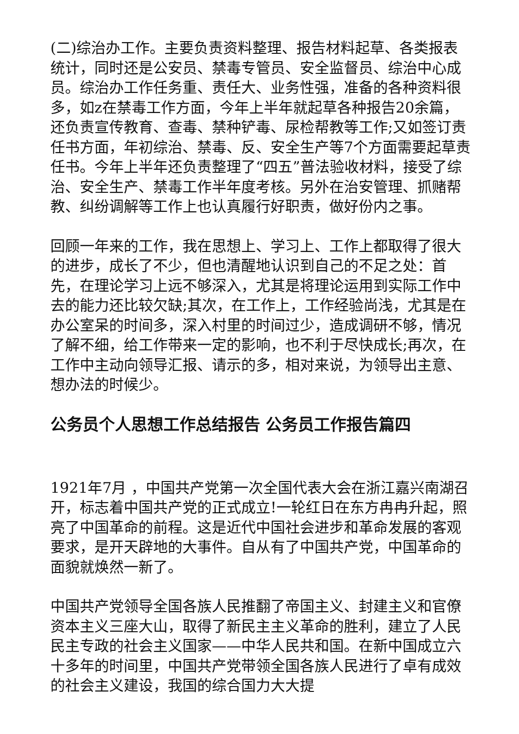(二)综治办工作。主要负责资料整理、报告材料起草、各类报表统计，同时还是公安员、禁毒专管员、安全监督员、综治中心成员。综治办工作任务重、责任大、业务性强，准备的各种资料很多，如z在禁毒工作方面，今年上半年就起草各种报告20余篇，还负责宣传教育、查毒、禁种铲毒、尿检帮教等工作;又如签订责任书方面，年初综治、禁毒、反、安全生产等7个方面需要起草责任书。今年上半年还负责整理了“四五”普法验收材料，接受了综治、安全生产、禁毒工作半年度考核。另外在治安管理、抓赌帮教、纠纷调解等工作上也认真履行好职责，做好份内之事。
回顾一年来的工作，我在思想上、学习上、工作上都取得了很大的进步，成长了不少，但也清醒地认识到自己的不足之处：首先，在理论学习上远不够深入，尤其是将理论运用到实际工作中去的能力还比较欠缺;其次，在工作上，工作经验尚浅，尤其是在办公室呆的时间多，深入村里的时间过少，造成调研不够，情况了解不细，给工作带来一定的影响，也不利于尽快成长;再次，在工作中主动向领导汇报、请示的多，相对来说，为领导出主意、想办法的时候少。
公务员个人思想工作总结报告 公务员工作报告篇四
1921年7月 ，中国共产党第一次全国代表大会在浙江嘉兴南湖召开，标志着中国共产党的正式成立!一轮红日在东方冉冉升起，照亮了中国革命的前程。这是近代中国社会进步和革命发展的客观要求，是开天辟地的大事件。自从有了中国共产党，中国革命的面貌就焕然一新了。
中国共产党领导全国各族人民推翻了帝国主义、封建主义和官僚资本主义三座大山，取得了新民主主义革命的胜利，建立了人民民主专政的社会主义国家——中华人民共和国。在新中国成立六十多年的时间里，中国共产党带领全国各族人民进行了卓有成效的社会主义建设，我国的综合国力大大提